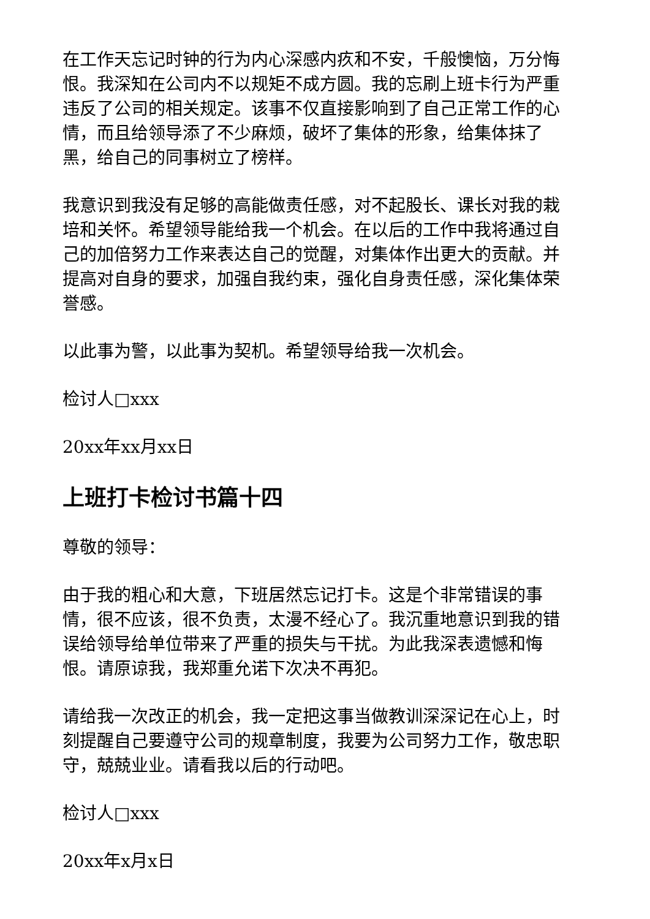在工作天忘记时钟的行为内心深感内疚和不安，千般懊恼，万分悔恨。我深知在公司内不以规矩不成方圆。我的忘刷上班卡行为严重违反了公司的相关规定。该事不仅直接影响到了自己正常工作的心情，而且给领导添了不少麻烦，破坏了集体的形象，给集体抹了黑，给自己的同事树立了榜样。
我意识到我没有足够的高能做责任感，对不起股长、课长对我的栽培和关怀。希望领导能给我一个机会。在以后的工作中我将通过自己的加倍努力工作来表达自己的觉醒，对集体作出更大的贡献。并提高对自身的要求，加强自我约束，强化自身责任感，深化集体荣誉感。
以此事为警，以此事为契机。希望领导给我一次机会。
检讨人□xxx
20xx年xx月xx日
上班打卡检讨书篇十四
尊敬的领导：
由于我的粗心和大意，下班居然忘记打卡。这是个非常错误的事情，很不应该，很不负责，太漫不经心了。我沉重地意识到我的错误给领导给单位带来了严重的损失与干扰。为此我深表遗憾和悔恨。请原谅我，我郑重允诺下次决不再犯。
请给我一次改正的机会，我一定把这事当做教训深深记在心上，时刻提醒自己要遵守公司的规章制度，我要为公司努力工作，敬忠职守，兢兢业业。请看我以后的行动吧。
检讨人□xxx
20xx年x月x日